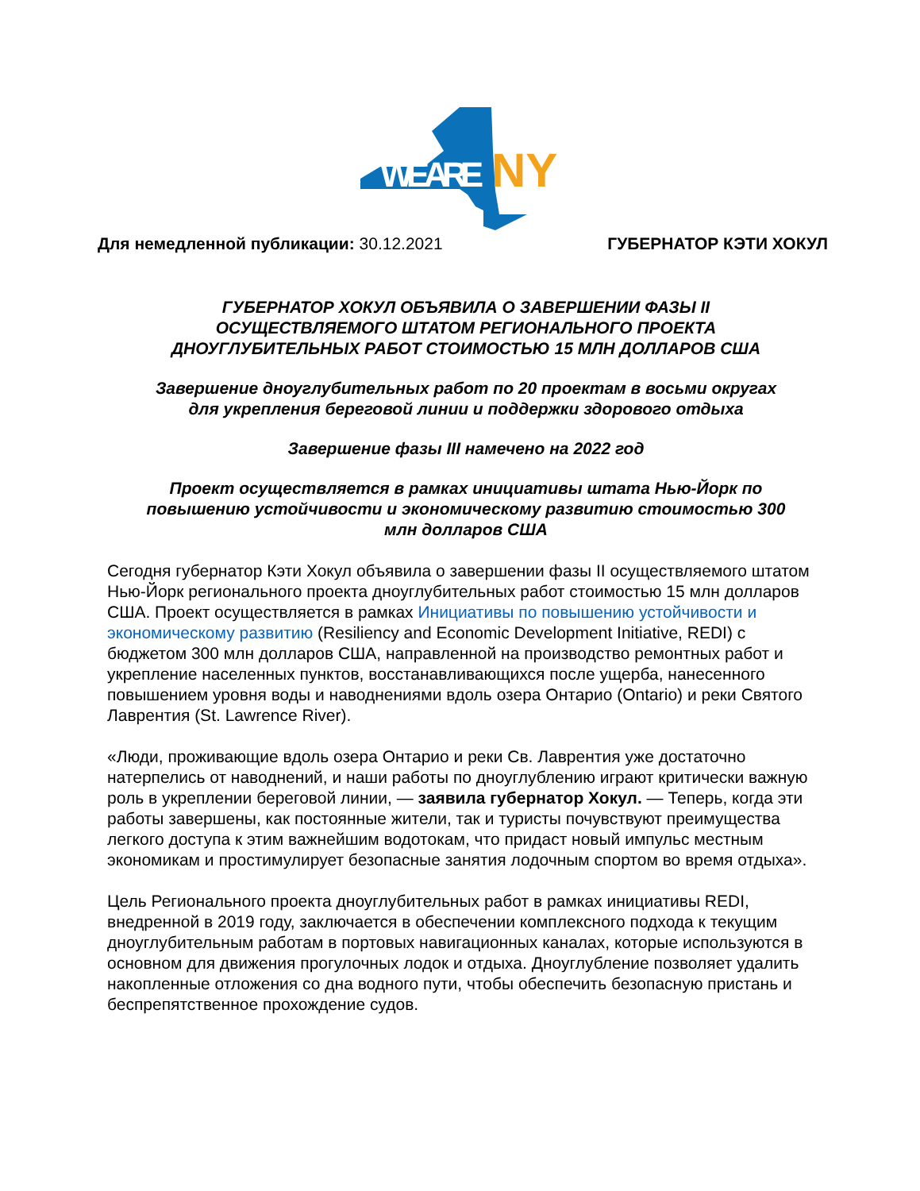WE ARE
NY
Для немедленной публикации: 30.12.2021 ГУБЕРНАТОР КЭТИ ХОКУЛ
ГУБЕРНАТОР ХОКУЛ ОБЪЯВИЛА О ЗАВЕРШЕНИИ ФАЗЫ II
ОСУЩЕСТВЛЯЕМОГО ШТАТОМ РЕГИОНАЛЬНОГО ПРОЕКТА
ДНОУГЛУБИТЕЛЬНЫХ РАБОТ СТОИМОСТЬЮ 15 МЛН ДОЛЛАРОВ США
Завершение дноуглубительных работ по 20 проектам в восьми округах
для укрепления береговой линии и поддержки здорового отдыха
Завершение фазы III намечено на 2022 год
Проект осуществляется в рамках инициативы штата Нью-Йорк по
повышению устойчивости и экономическому развитию стоимостью 300
млн долларов США
Сегодня губернатор Кэти Хокул объявила о завершении фазы II осуществляемого штатом Нью-Йорк регионального проекта дноуглубительных работ стоимостью 15 млн долларов США. Проект осуществляется в рамках Инициативы по повышению устойчивости и экономическому развитию (Resiliency and Economic Development Initiative, REDI) с бюджетом 300 млн долларов США, направленной на производство ремонтных работ и укрепление населенных пунктов, восстанавливающихся после ущерба, нанесенного повышением уровня воды и наводнениями вдоль озера Онтарио (Ontario) и реки Святого Лаврентия (St. Lawrence River).
«Люди, проживающие вдоль озера Онтарио и реки Св. Лаврентия уже достаточно натерпелись от наводнений, и наши работы по дноуглублению играют критически важную роль в укреплении береговой линии, — заявила губернатор Хокул. — Теперь, когда эти работы завершены, как постоянные жители, так и туристы почувствуют преимущества легкого доступа к этим важнейшим водотокам, что придаст новый импульс местным экономикам и простимулирует безопасные занятия лодочным спортом во время отдыха».
Цель Регионального проекта дноуглубительных работ в рамках инициативы REDI, внедренной в 2019 году, заключается в обеспечении комплексного подхода к текущим дноуглубительным работам в портовых навигационных каналах, которые используются в основном для движения прогулочных лодок и отдыха. Дноуглубление позволяет удалить накопленные отложения со дна водного пути, чтобы обеспечить безопасную пристань и беспрепятственное прохождение судов.